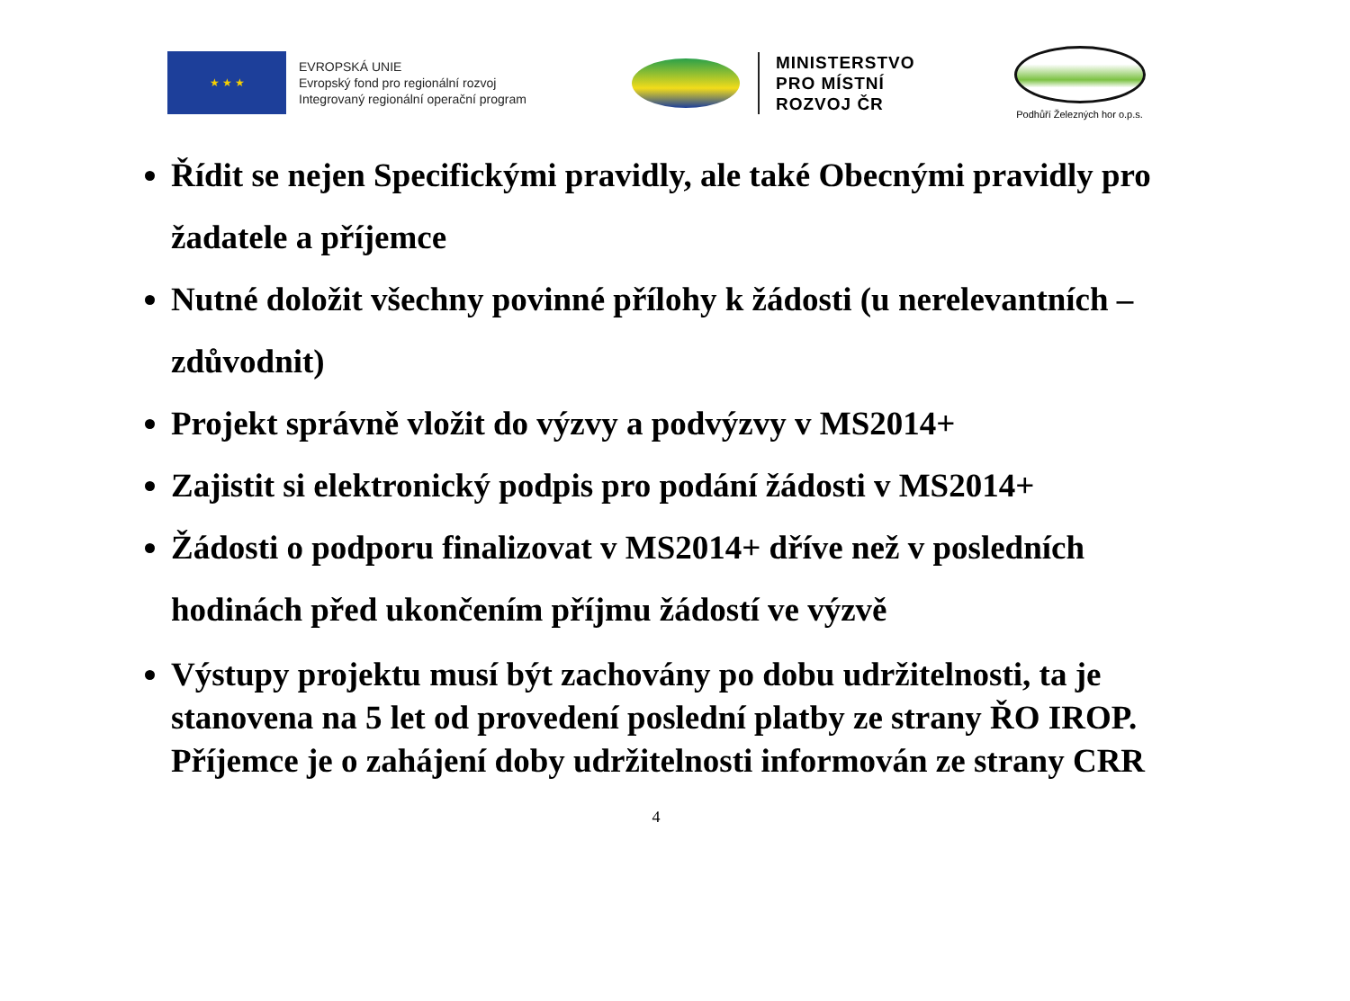★ ★ ★
EVROPSKÁ UNIE
Evropský fond pro regionální rozvoj
Integrovaný regionální operační program
MINISTERSTVO
PRO MÍSTNÍ
ROZVOJ ČR
Podhůří Železných hor o.p.s.
Řídit se nejen Specifickými pravidly, ale také Obecnými pravidly pro žadatele a příjemce
Nutné doložit všechny povinné přílohy k žádosti (u nerelevantních – zdůvodnit)
Projekt správně vložit do výzvy a podvýzvy v MS2014+
Zajistit si elektronický podpis pro podání žádosti v MS2014+
Žádosti o podporu finalizovat v MS2014+ dříve než v posledních hodinách před ukončením příjmu žádostí ve výzvě
Výstupy projektu musí být zachovány po dobu udržitelnosti, ta je stanovena na 5 let od provedení poslední platby ze strany ŘO IROP. Příjemce je o zahájení doby udržitelnosti informován ze strany CRR
4